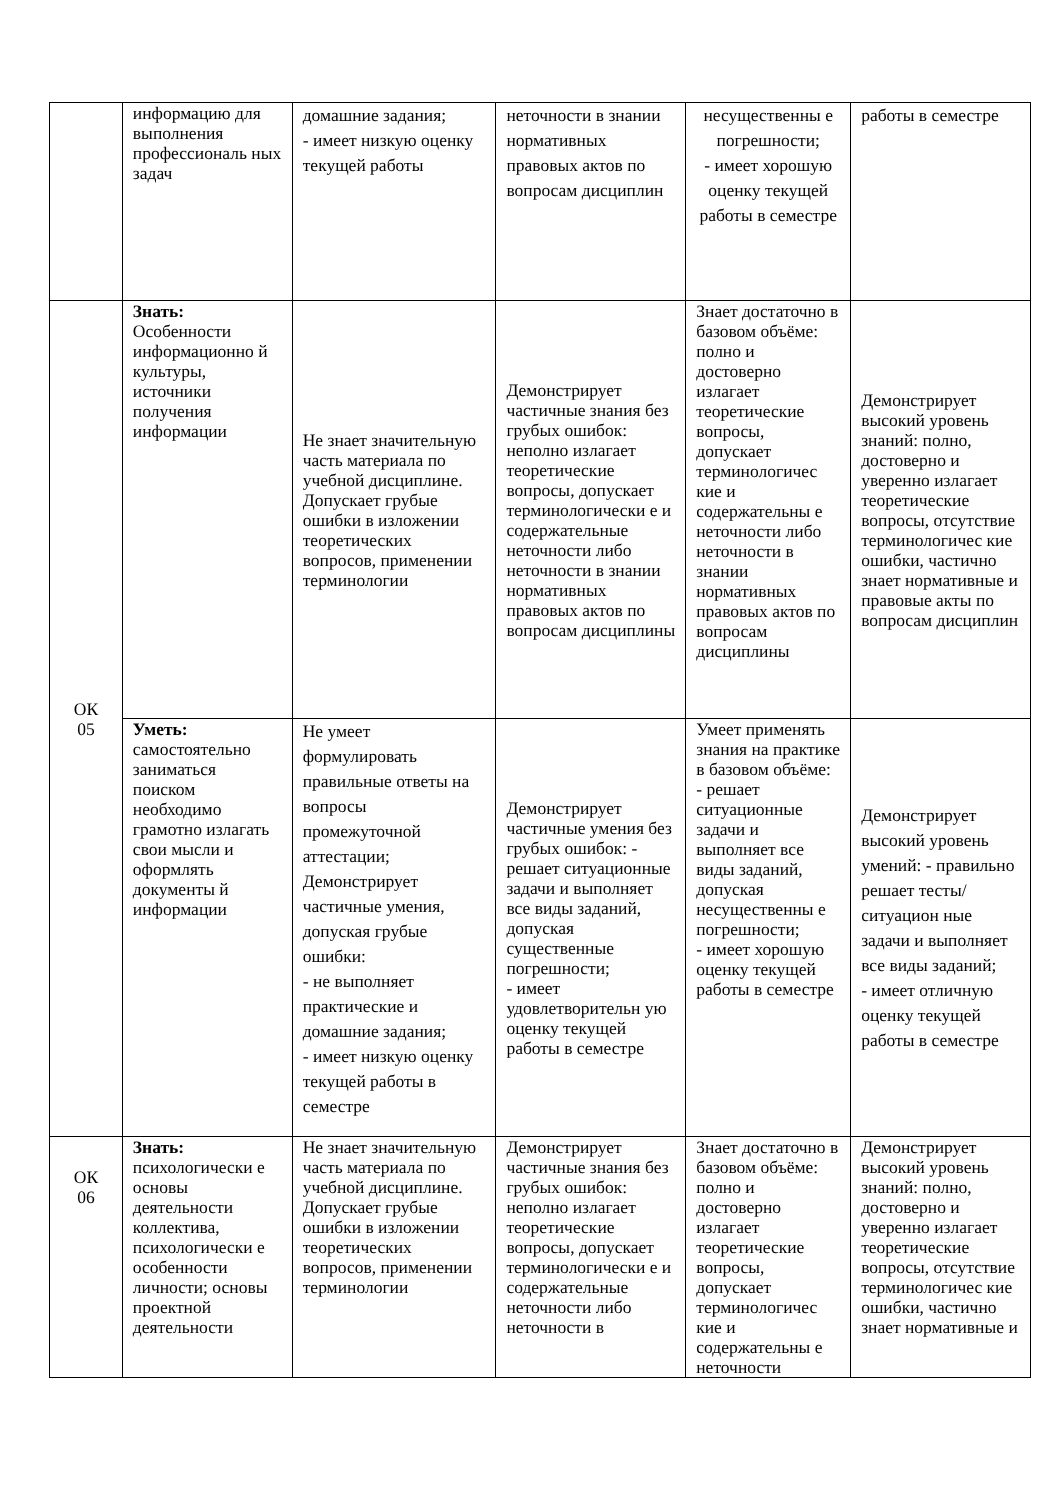| | информацию для выполнения профессиональ ных задач | домашние задания; - имеет низкую оценку текущей работы | неточности в знании нормативных правовых актов по вопросам дисциплин | несущественны е погрешности; - имеет хорошую оценку текущей работы в семестре | работы в семестре |
| ОК 05 | Знать: Особенности информационно й культуры, источники получения информации | Не знает значительную часть материала по учебной дисциплине. Допускает грубые ошибки в изложении теоретических вопросов, применении терминологии | Демонстрирует частичные знания без грубых ошибок: неполно излагает теоретические вопросы, допускает терминологически е и содержательные неточности либо неточности в знании нормативных правовых актов по вопросам дисциплины | Знает достаточно в базовом объёме: полно и достоверно излагает теоретические вопросы, допускает терминологичес кие и содержательны е неточности либо неточности в знании нормативных правовых актов по вопросам дисциплины | Демонстрирует высокий уровень знаний: полно, достоверно и уверенно излагает теоретические вопросы, отсутствие терминологичес кие ошибки, частично знает нормативные и правовые акты по вопросам дисциплин |
| | Уметь: самостоятельно заниматься поиском необходимо грамотно излагать свои мысли и оформлять документы й информации | Не умеет формулировать правильные ответы на вопросы промежуточной аттестации; Демонстрирует частичные умения, допуская грубые ошибки: - не выполняет практические и домашние задания; - имеет низкую оценку текущей работы в семестре | Демонстрирует частичные умения без грубых ошибок: - решает ситуационные задачи и выполняет все виды заданий, допуская существенные погрешности; - имеет удовлетворительн ую оценку текущей работы в семестре | Умеет применять знания на практике в базовом объёме: - решает ситуационные задачи и выполняет все виды заданий, допуская несущественны е погрешности; - имеет хорошую оценку текущей работы в семестре | Демонстрирует высокий уровень умений: - правильно решает тесты/ситуацион ные задачи и выполняет все виды заданий; - имеет отличную оценку текущей работы в семестре |
| ОК 06 | Знать: психологически е основы деятельности коллектива, психологически е особенности личности; основы проектной деятельности | Не знает значительную часть материала по учебной дисциплине. Допускает грубые ошибки в изложении теоретических вопросов, применении терминологии | Демонстрирует частичные знания без грубых ошибок: неполно излагает теоретические вопросы, допускает терминологически е и содержательные неточности либо неточности в | Знает достаточно в базовом объёме: полно и достоверно излагает теоретические вопросы, допускает терминологичес кие и содержательны е неточности | Демонстрирует высокий уровень знаний: полно, достоверно и уверенно излагает теоретические вопросы, отсутствие терминологичес кие ошибки, частично знает нормативные и |